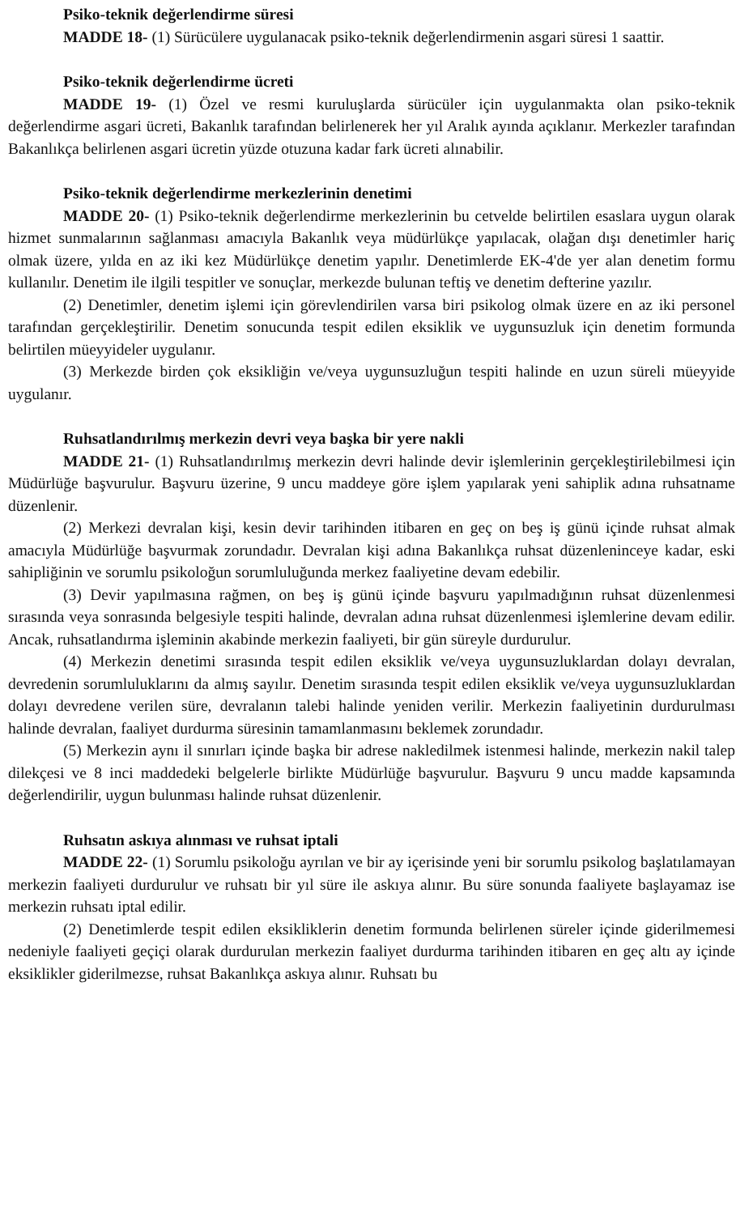Psiko-teknik değerlendirme süresi
MADDE 18- (1) Sürücülere uygulanacak psiko-teknik değerlendirmenin asgari süresi 1 saattir.
Psiko-teknik değerlendirme ücreti
MADDE 19- (1) Özel ve resmi kuruluşlarda sürücüler için uygulanmakta olan psiko-teknik değerlendirme asgari ücreti, Bakanlık tarafından belirlenerek her yıl Aralık ayında açıklanır. Merkezler tarafından Bakanlıkça belirlenen asgari ücretin yüzde otuzuna kadar fark ücreti alınabilir.
Psiko-teknik değerlendirme merkezlerinin denetimi
MADDE 20- (1) Psiko-teknik değerlendirme merkezlerinin bu cetvelde belirtilen esaslara uygun olarak hizmet sunmalarının sağlanması amacıyla Bakanlık veya müdürlükçe yapılacak, olağan dışı denetimler hariç olmak üzere, yılda en az iki kez Müdürlükçe denetim yapılır. Denetimlerde EK-4'de yer alan denetim formu kullanılır. Denetim ile ilgili tespitler ve sonuçlar, merkezde bulunan teftiş ve denetim defterine yazılır.
(2) Denetimler, denetim işlemi için görevlendirilen varsa biri psikolog olmak üzere en az iki personel tarafından gerçekleştirilir. Denetim sonucunda tespit edilen eksiklik ve uygunsuzluk için denetim formunda belirtilen müeyyideler uygulanır.
(3) Merkezde birden çok eksikliğin ve/veya uygunsuzluğun tespiti halinde en uzun süreli müeyyide uygulanır.
Ruhsatlandırılmış merkezin devri veya başka bir yere nakli
MADDE 21- (1) Ruhsatlandırılmış merkezin devri halinde devir işlemlerinin gerçekleştirilebilmesi için Müdürlüğe başvurulur. Başvuru üzerine, 9 uncu maddeye göre işlem yapılarak yeni sahiplik adına ruhsatname düzenlenir.
(2) Merkezi devralan kişi, kesin devir tarihinden itibaren en geç on beş iş günü içinde ruhsat almak amacıyla Müdürlüğe başvurmak zorundadır. Devralan kişi adına Bakanlıkça ruhsat düzenleninceye kadar, eski sahipliğinin ve sorumlu psikoloğun sorumluluğunda merkez faaliyetine devam edebilir.
(3) Devir yapılmasına rağmen, on beş iş günü içinde başvuru yapılmadığının ruhsat düzenlenmesi sırasında veya sonrasında belgesiyle tespiti halinde, devralan adına ruhsat düzenlenmesi işlemlerine devam edilir. Ancak, ruhsatlandırma işleminin akabinde merkezin faaliyeti, bir gün süreyle durdurulur.
(4) Merkezin denetimi sırasında tespit edilen eksiklik ve/veya uygunsuzluklardan dolayı devralan, devredenin sorumluluklarını da almış sayılır. Denetim sırasında tespit edilen eksiklik ve/veya uygunsuzluklardan dolayı devredene verilen süre, devralanın talebi halinde yeniden verilir. Merkezin faaliyetinin durdurulması halinde devralan, faaliyet durdurma süresinin tamamlanmasını beklemek zorundadır.
(5) Merkezin aynı il sınırları içinde başka bir adrese nakledilmek istenmesi halinde, merkezin nakil talep dilekçesi ve 8 inci maddedeki belgelerle birlikte Müdürlüğe başvurulur. Başvuru 9 uncu madde kapsamında değerlendirilir, uygun bulunması halinde ruhsat düzenlenir.
Ruhsatın askıya alınması ve ruhsat iptali
MADDE 22- (1) Sorumlu psikoloğu ayrılan ve bir ay içerisinde yeni bir sorumlu psikolog başlatılamayan merkezin faaliyeti durdurulur ve ruhsatı bir yıl süre ile askıya alınır. Bu süre sonunda faaliyete başlayamaz ise merkezin ruhsatı iptal edilir.
(2) Denetimlerde tespit edilen eksikliklerin denetim formunda belirlenen süreler içinde giderilmemesi nedeniyle faaliyeti geçiçi olarak durdurulan merkezin faaliyet durdurma tarihinden itibaren en geç altı ay içinde eksiklikler giderilmezse, ruhsat Bakanlıkça askıya alınır. Ruhsatı bu